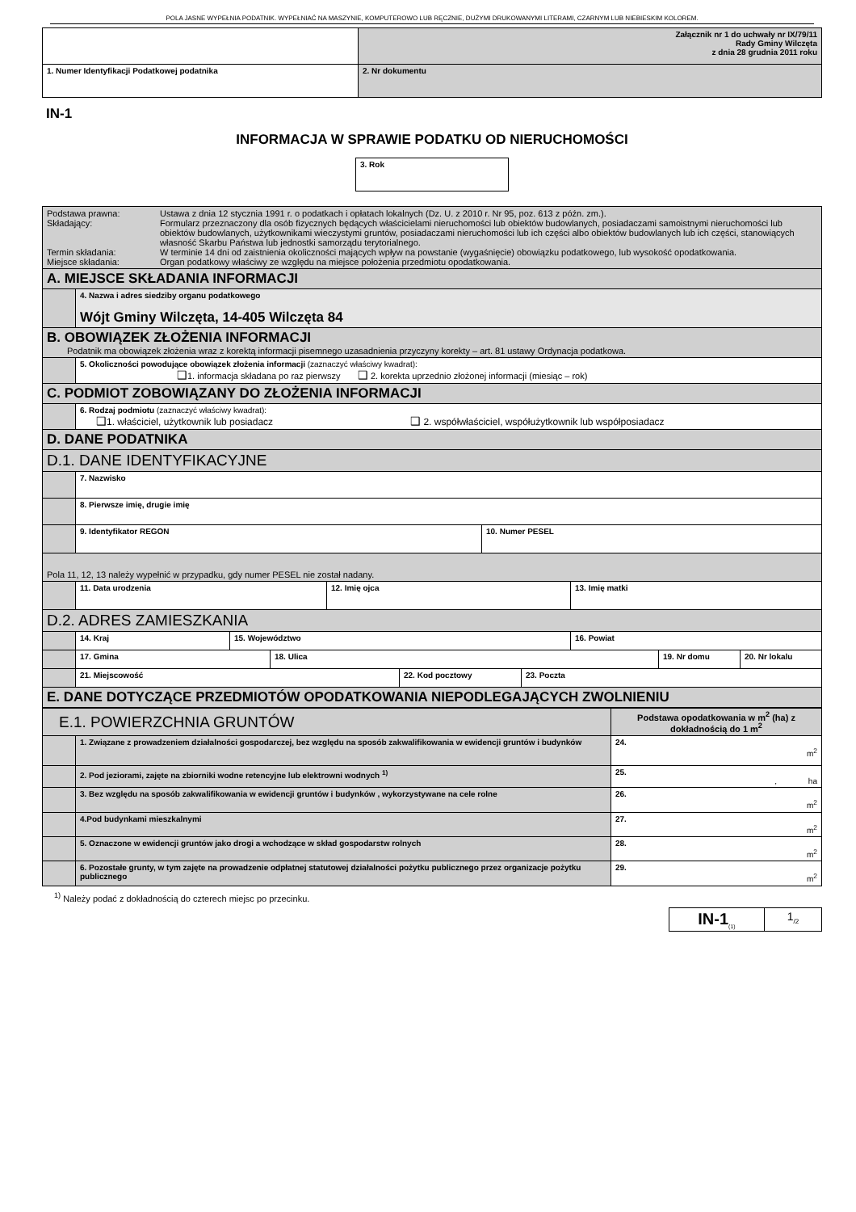POLA JASNE WYPEŁNIA PODATNIK. WYPEŁNIAĆ NA MASZYNIE, KOMPUTEROWO LUB RĘCZNIE, DUŻYMI DRUKOWANYMI LITERAMI, CZARNYM LUB NIEBIESKIM KOLOREM.
| | Załącznik nr 1 do uchwały nr IX/79/11 Rady Gminy Wilczęta z dnia 28 grudnia 2011 roku |
| 1. Numer Identyfikacji Podatkowej podatnika | 2. Nr dokumentu |
IN-1
INFORMACJA W SPRAWIE PODATKU OD NIERUCHOMOŚCI
| 3. Rok |
| / Podstawa prawna: / Ustawa z dnia 12 stycznia 1991 r. o podatkach i opłatach lokalnych (Dz. U. z 2010 r. Nr 95, poz. 613 z późn. zm.). / / Składający: / Formularz przeznaczony dla osób fizycznych będących właścicielami nieruchomości lub obiektów budowlanych, posiadaczami samoistnymi nieruchomości lub obiektów budowlanych, użytkownikami wieczystymi gruntów, posiadaczami nieruchomości lub ich części albo obiektów budowlanych lub ich części, stanowiących własność Skarbu Państwa lub jednostki samorządu terytorialnego. / / Termin składania: / W terminie 14 dni od zaistnienia okoliczności mających wpływ na powstanie (wygaśnięcie) obowiązku podatkowego, lub wysokość opodatkowania. / / Miejsce składania: / Organ podatkowy właściwy ze względu na miejsce położenia przedmiotu opodatkowania. / | |
| A. MIEJSCE SKŁADANIA INFORMACJI | |
| | 4. Nazwa i adres siedziby organu podatkowego Wójt Gminy Wilczęta, 14-405 Wilczęta 84 |
| B. OBOWIĄZEK ZŁOŻENIA INFORMACJI Podatnik ma obowiązek złożenia wraz z korektą informacji pisemnego uzasadnienia przyczyny korekty – art. 81 ustawy Ordynacja podatkowa. | |
| | 5. Okoliczności powodujące obowiązek złożenia informacji (zaznaczyć właściwy kwadrat): ❑ 1. informacja składana po raz pierwszy ❑ 2. korekta uprzednio złożonej informacji (miesiąc – rok) |
| C. PODMIOT ZOBOWIĄZANY DO ZŁOŻENIA INFORMACJI | |
| | 6. Rodzaj podmiotu (zaznaczyć właściwy kwadrat): ❑ 1. właściciel, użytkownik lub posiadacz ❑ 2. współwłaściciel, współużytkownik lub współposiadacz |
| D. DANE PODATNIKA | |
| D.1. DANE IDENTYFIKACYJNE | |
| | 7. Nazwisko |
| | 8. Pierwsze imię, drugie imię |
| | / 9. Identyfikator REGON / 10. Numer PESEL / |
| Pola 11, 12, 13 należy wypełnić w przypadku, gdy numer PESEL nie został nadany. | |
| | / 11. Data urodzenia / 12. Imię ojca / 13. Imię matki / |
| D.2. ADRES ZAMIESZKANIA | |
| | / 14. Kraj / 15. Województwo / 16. Powiat / |
| | / 17. Gmina / 18. Ulica / 19. Nr domu / 20. Nr lokalu / |
| | / 21. Miejscowość / 22. Kod pocztowy / 23. Poczta / |
| E. DANE DOTYCZĄCE PRZEDMIOTÓW OPODATKOWANIA NIEPODLEGAJĄCYCH ZWOLNIENIU | |
| E.1. POWIERZCHNIA GRUNTÓW | | Podstawa opodatkowania w m<sup>2</sup> (ha) z dokładnością do 1 m<sup>2</sup> |
| | 1. Związane z prowadzeniem działalności gospodarczej, bez względu na sposób zakwalifikowania w ewidencji gruntów i budynków | 24. m<sup>2</sup> |
| | 2. Pod jeziorami, zajęte na zbiorniki wodne retencyjne lub elektrowni wodnych <sup>1)</sup> | 25. , ha |
| | 3. Bez względu na sposób zakwalifikowania w ewidencji gruntów i budynków , wykorzystywane na cele rolne | 26. m<sup>2</sup> |
| | 4.Pod budynkami mieszkalnymi | 27. m<sup>2</sup> |
| | 5. Oznaczone w ewidencji gruntów jako drogi a wchodzące w skład gospodarstw rolnych | 28. m<sup>2</sup> |
| | 6. Pozostałe grunty, w tym zajęte na prowadzenie odpłatnej statutowej działalności pożytku publicznego przez organizacje pożytku publicznego | 29. m<sup>2</sup> |
<sup>1)</sup> Należy podać z dokładnością do czterech miejsc po przecinku.
| IN-1<sub>(1)</sub> | 1<sub>/2</sub> |